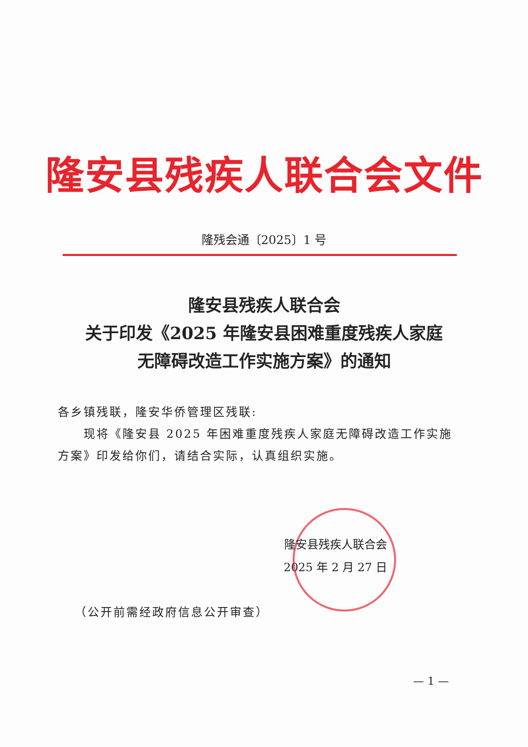隆安县残疾人联合会文件
隆残会通〔2025〕1 号
隆安县残疾人联合会
关于印发《2025 年隆安县困难重度残疾人家庭
无障碍改造工作实施方案》的通知
各乡镇残联，隆安华侨管理区残联:
  现将《隆安县 2025 年困难重度残疾人家庭无障碍改造工作实施方案》印发给你们，请结合实际，认真组织实施。
隆安县残疾人联合会
2025 年 2 月 27 日
（公开前需经政府信息公开审查）
— 1 —